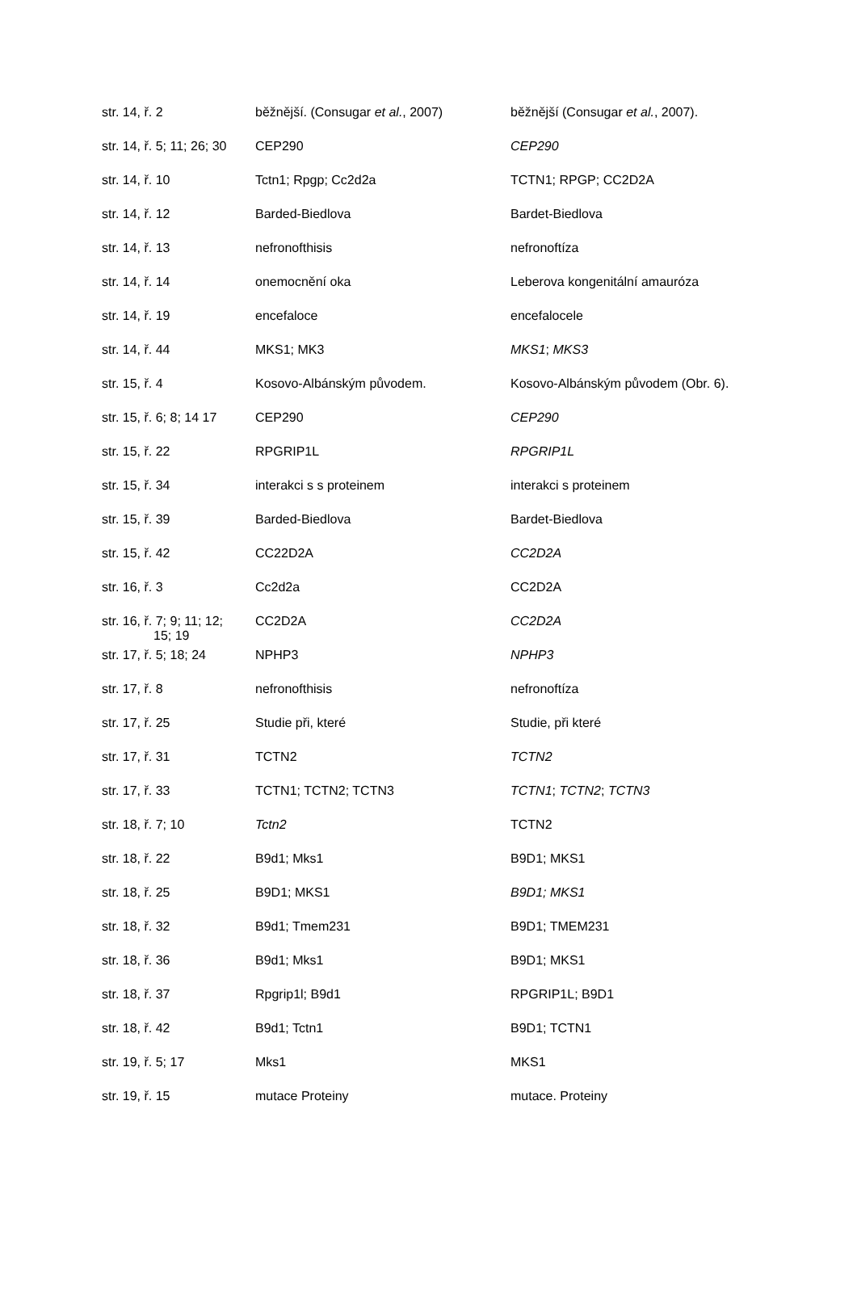| str. 14, ř. 2 | běžnější. (Consugar et al. , 2007) | běžnější (Consugar et al. , 2007). |
| str. 14, ř. 5; 11; 26; 30 | CEP290 | CEP290 |
| str. 14, ř. 10 | Tctn1; Rpgp; Cc2d2a | TCTN1; RPGP; CC2D2A |
| str. 14, ř. 12 | Barded-Biedlova | Bardet-Biedlova |
| str. 14, ř. 13 | nefronofthisis | nefronoftíza |
| str. 14, ř. 14 | onemocnění oka | Leberova kongenitální amauróza |
| str. 14, ř. 19 | encefaloce | encefalocele |
| str. 14, ř. 44 | MKS1; MK3 | MKS1 ; MKS3 |
| str. 15, ř. 4 | Kosovo-Albánským původem. | Kosovo-Albánským původem (Obr. 6). |
| str. 15, ř. 6; 8; 14 17 | CEP290 | CEP290 |
| str. 15, ř. 22 | RPGRIP1L | RPGRIP1L |
| str. 15, ř. 34 | interakci s s proteinem | interakci s proteinem |
| str. 15, ř. 39 | Barded-Biedlova | Bardet-Biedlova |
| str. 15, ř. 42 | CC22D2A | CC2D2A |
| str. 16, ř. 3 | Cc2d2a | CC2D2A |
| str. 16, ř. 7; 9; 11; 12; 15; 19 | CC2D2A | CC2D2A |
| str. 17, ř. 5; 18; 24 | NPHP3 | NPHP3 |
| str. 17, ř. 8 | nefronofthisis | nefronoftíza |
| str. 17, ř. 25 | Studie při, které | Studie, při které |
| str. 17, ř. 31 | TCTN2 | TCTN2 |
| str. 17, ř. 33 | TCTN1; TCTN2; TCTN3 | TCTN1 ; TCTN2 ; TCTN3 |
| str. 18, ř. 7; 10 | Tctn2 | TCTN2 |
| str. 18, ř. 22 | B9d1; Mks1 | B9D1; MKS1 |
| str. 18, ř. 25 | B9D1; MKS1 | B9D1; MKS1 |
| str. 18, ř. 32 | B9d1; Tmem231 | B9D1; TMEM231 |
| str. 18, ř. 36 | B9d1; Mks1 | B9D1; MKS1 |
| str. 18, ř. 37 | Rpgrip1l; B9d1 | RPGRIP1L; B9D1 |
| str. 18, ř. 42 | B9d1; Tctn1 | B9D1; TCTN1 |
| str. 19, ř. 5; 17 | Mks1 | MKS1 |
| str. 19, ř. 15 | mutace Proteiny | mutace. Proteiny |